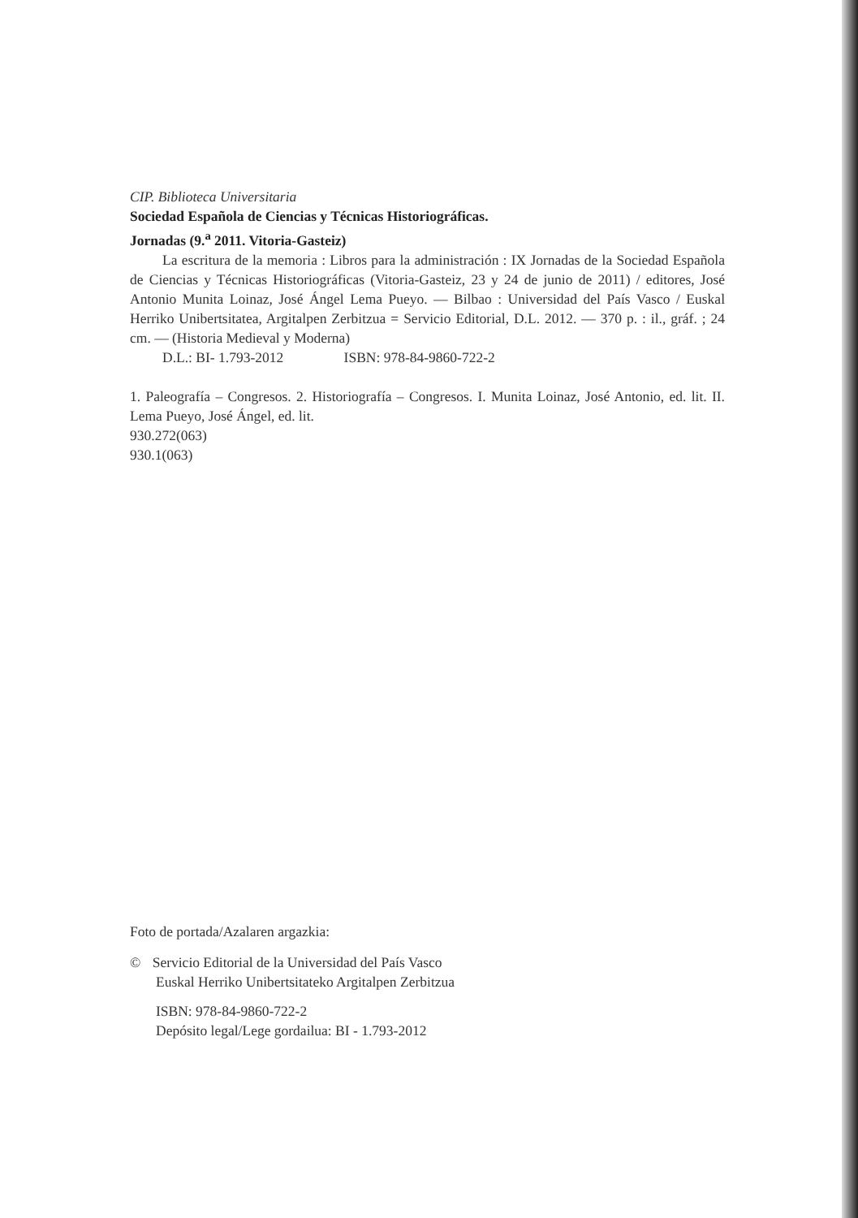CIP. Biblioteca Universitaria
Sociedad Española de Ciencias y Técnicas Historiográficas.
Jornadas (9.<sup>a</sup> 2011. Vitoria-Gasteiz)
La escritura de la memoria : Libros para la administración : IX Jornadas de la Sociedad Española de Ciencias y Técnicas Historiográficas (Vitoria-Gasteiz, 23 y 24 de junio de 2011) / editores, José Antonio Munita Loinaz, José Ángel Lema Pueyo. — Bilbao : Universidad del País Vasco / Euskal Herriko Unibertsitatea, Argitalpen Zerbitzua = Servicio Editorial, D.L. 2012. — 370 p. : il., gráf. ; 24 cm. — (Historia Medieval y Moderna)
D.L.: BI- 1.793-2012 ISBN: 978-84-9860-722-2
1. Paleografía – Congresos. 2. Historiografía – Congresos. I. Munita Loinaz, José Antonio, ed. lit. II. Lema Pueyo, José Ángel, ed. lit.
930.272(063)
930.1(063)
Foto de portada/Azalaren argazkia:
© Servicio Editorial de la Universidad del País Vasco
Euskal Herriko Unibertsitateko Argitalpen Zerbitzua
ISBN: 978-84-9860-722-2
Depósito legal/Lege gordailua: BI - 1.793-2012